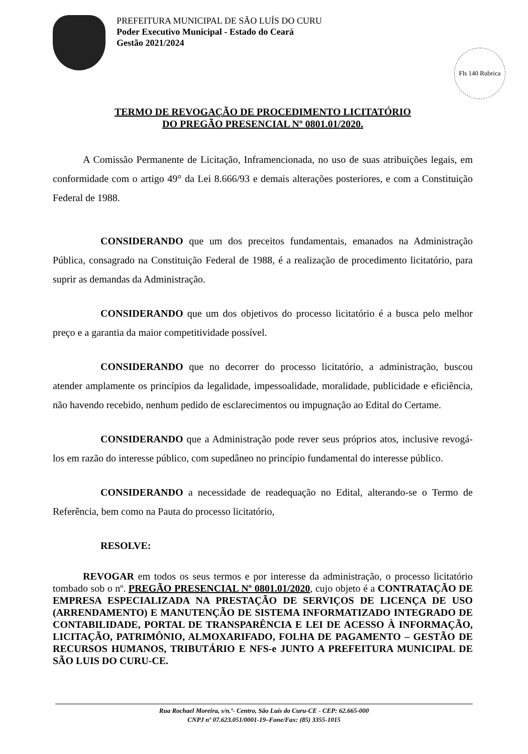PREFEITURA MUNICIPAL DE SÃO LUÍS DO CURU
Poder Executivo Municipal - Estado do Ceará
Gestão 2021/2024
Fls 140 Rubrica
TERMO DE REVOGAÇÃO DE PROCEDIMENTO LICITATÓRIO
DO PREGÃO PRESENCIAL Nº 0801.01/2020.
A Comissão Permanente de Licitação, Inframencionada, no uso de suas atribuições legais, em conformidade com o artigo 49° da Lei 8.666/93 e demais alterações posteriores, e com a Constituição Federal de 1988.
CONSIDERANDO que um dos preceitos fundamentais, emanados na Administração Pública, consagrado na Constituição Federal de 1988, é a realização de procedimento licitatório, para suprir as demandas da Administração.
CONSIDERANDO que um dos objetivos do processo licitatório é a busca pelo melhor preço e a garantia da maior competitividade possível.
CONSIDERANDO que no decorrer do processo licitatório, a administração, buscou atender amplamente os princípios da legalidade, impessoalidade, moralidade, publicidade e eficiência, não havendo recebido, nenhum pedido de esclarecimentos ou impugnação ao Edital do Certame.
CONSIDERANDO que a Administração pode rever seus próprios atos, inclusive revogá-los em razão do interesse público, com supedâneo no princípio fundamental do interesse público.
CONSIDERANDO a necessidade de readequação no Edital, alterando-se o Termo de Referência, bem como na Pauta do processo licitatório,
RESOLVE:
REVOGAR em todos os seus termos e por interesse da administração, o processo licitatório tombado sob o nº. PREGÃO PRESENCIAL Nº 0801.01/2020, cujo objeto é a CONTRATAÇÃO DE EMPRESA ESPECIALIZADA NA PRESTAÇÃO DE SERVIÇOS DE LICENÇA DE USO (ARRENDAMENTO) E MANUTENÇÃO DE SISTEMA INFORMATIZADO INTEGRADO DE CONTABILIDADE, PORTAL DE TRANSPARÊNCIA E LEI DE ACESSO À INFORMAÇÃO, LICITAÇÃO, PATRIMÔNIO, ALMOXARIFADO, FOLHA DE PAGAMENTO – GESTÃO DE RECURSOS HUMANOS, TRIBUTÁRIO E NFS-e JUNTO A PREFEITURA MUNICIPAL DE SÃO LUIS DO CURU-CE.
Rua Rochael Moreira, s/n.º- Centro, São Luís do Curu-CE - CEP: 62.665-000
CNPJ nº 07.623.051/0001-19–Fone/Fax: (85) 3355-1015